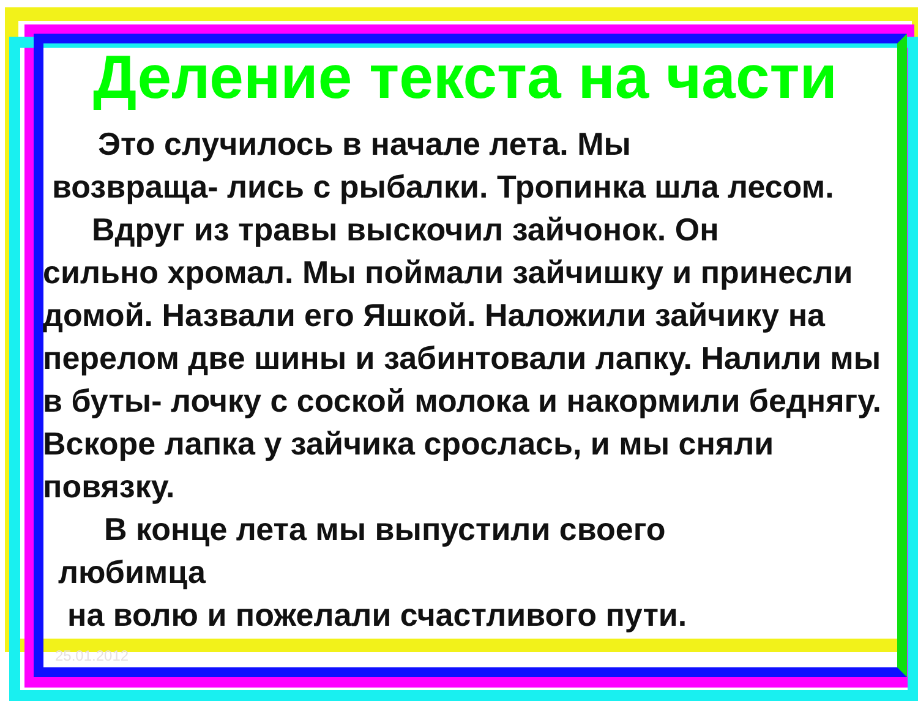Деление текста на части
Это случилось в начале лета. Мы
возвраща- лись с рыбалки. Тропинка шла лесом.
Вдруг из травы выскочил зайчонок. Он
сильно хромал. Мы поймали зайчишку и принесли домой. Назвали его Яшкой. Наложили зайчику на перелом две шины и забинтовали лапку. Налили мы в буты- лочку с соской молока и накормили беднягу. Вскоре лапка у зайчика срослась, и мы сняли повязку.
В конце лета мы выпустили своего
любимца
на волю и пожелали счастливого пути.
25.01.2012